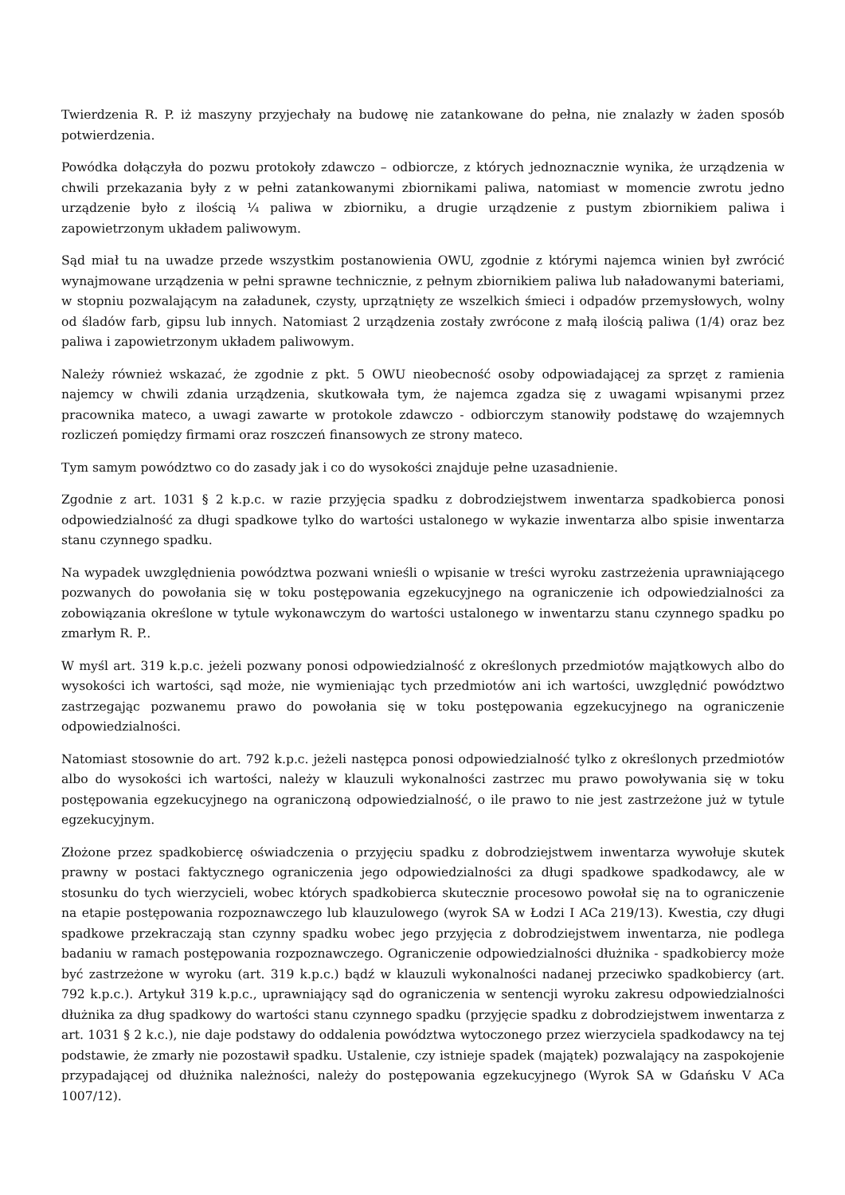Twierdzenia R. P. iż maszyny przyjechały na budowę nie zatankowane do pełna, nie znalazły w żaden sposób potwierdzenia.
Powódka dołączyła do pozwu protokoły zdawczo – odbiorcze, z których jednoznacznie wynika, że urządzenia w chwili przekazania były z w pełni zatankowanymi zbiornikami paliwa, natomiast w momencie zwrotu jedno urządzenie było z ilością ¼ paliwa w zbiorniku, a drugie urządzenie z pustym zbiornikiem paliwa i zapowietrzonym układem paliwowym.
Sąd miał tu na uwadze przede wszystkim postanowienia OWU, zgodnie z którymi najemca winien był zwrócić wynajmowane urządzenia w pełni sprawne technicznie, z pełnym zbiornikiem paliwa lub naładowanymi bateriami, w stopniu pozwalającym na załadunek, czysty, uprzątnięty ze wszelkich śmieci i odpadów przemysłowych, wolny od śladów farb, gipsu lub innych. Natomiast 2 urządzenia zostały zwrócone z małą ilością paliwa (1/4) oraz bez paliwa i zapowietrzonym układem paliwowym.
Należy również wskazać, że zgodnie z pkt. 5 OWU nieobecność osoby odpowiadającej za sprzęt z ramienia najemcy w chwili zdania urządzenia, skutkowała tym, że najemca zgadza się z uwagami wpisanymi przez pracownika mateco, a uwagi zawarte w protokole zdawczo - odbiorczym stanowiły podstawę do wzajemnych rozliczeń pomiędzy firmami oraz roszczeń finansowych ze strony mateco.
Tym samym powództwo co do zasady jak i co do wysokości znajduje pełne uzasadnienie.
Zgodnie z art. 1031 § 2 k.p.c. w razie przyjęcia spadku z dobrodziejstwem inwentarza spadkobierca ponosi odpowiedzialność za długi spadkowe tylko do wartości ustalonego w wykazie inwentarza albo spisie inwentarza stanu czynnego spadku.
Na wypadek uwzględnienia powództwa pozwani wnieśli o wpisanie w treści wyroku zastrzeżenia uprawniającego pozwanych do powołania się w toku postępowania egzekucyjnego na ograniczenie ich odpowiedzialności za zobowiązania określone w tytule wykonawczym do wartości ustalonego w inwentarzu stanu czynnego spadku po zmarłym R. P..
W myśl art. 319 k.p.c. jeżeli pozwany ponosi odpowiedzialność z określonych przedmiotów majątkowych albo do wysokości ich wartości, sąd może, nie wymieniając tych przedmiotów ani ich wartości, uwzględnić powództwo zastrzegając pozwanemu prawo do powołania się w toku postępowania egzekucyjnego na ograniczenie odpowiedzialności.
Natomiast stosownie do art. 792 k.p.c. jeżeli następca ponosi odpowiedzialność tylko z określonych przedmiotów albo do wysokości ich wartości, należy w klauzuli wykonalności zastrzec mu prawo powoływania się w toku postępowania egzekucyjnego na ograniczoną odpowiedzialność, o ile prawo to nie jest zastrzeżone już w tytule egzekucyjnym.
Złożone przez spadkobiercę oświadczenia o przyjęciu spadku z dobrodziejstwem inwentarza wywołuje skutek prawny w postaci faktycznego ograniczenia jego odpowiedzialności za długi spadkowe spadkodawcy, ale w stosunku do tych wierzycieli, wobec których spadkobierca skutecznie procesowo powołał się na to ograniczenie na etapie postępowania rozpoznawczego lub klauzulowego (wyrok SA w Łodzi I ACa 219/13). Kwestia, czy długi spadkowe przekraczają stan czynny spadku wobec jego przyjęcia z dobrodziejstwem inwentarza, nie podlega badaniu w ramach postępowania rozpoznawczego. Ograniczenie odpowiedzialności dłużnika - spadkobiercy może być zastrzeżone w wyroku (art. 319 k.p.c.) bądź w klauzuli wykonalności nadanej przeciwko spadkobiercy (art. 792 k.p.c.). Artykuł 319 k.p.c., uprawniający sąd do ograniczenia w sentencji wyroku zakresu odpowiedzialności dłużnika za dług spadkowy do wartości stanu czynnego spadku (przyjęcie spadku z dobrodziejstwem inwentarza z art. 1031 § 2 k.c.), nie daje podstawy do oddalenia powództwa wytoczonego przez wierzyciela spadkodawcy na tej podstawie, że zmarły nie pozostawił spadku. Ustalenie, czy istnieje spadek (majątek) pozwalający na zaspokojenie przypadającej od dłużnika należności, należy do postępowania egzekucyjnego (Wyrok SA w Gdańsku V ACa 1007/12).